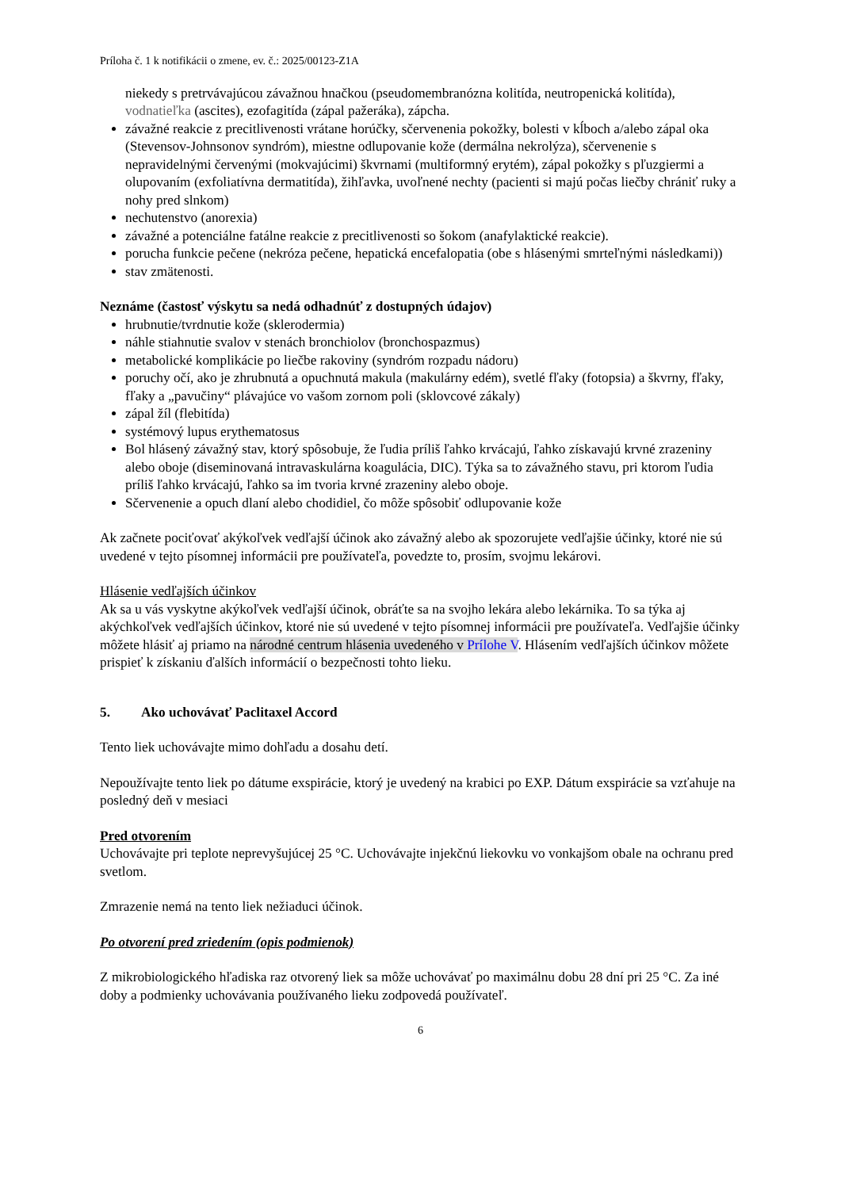Príloha č. 1 k notifikácii o zmene, ev. č.: 2025/00123-Z1A
niekedy s pretrvávajúcou závažnou hnačkou (pseudomembranózna kolitída, neutropenická kolitída), vodnatieľka (ascites), ezofagitída (zápal pažeráka), zápcha.
závažné reakcie z precitlivenosti vrátane horúčky, sčervenenia pokožky, bolesti v kĺboch a/alebo zápal oka (Stevensov-Johnsonov syndróm), miestne odlupovanie kože (dermálna nekrolýza), sčervenenie s nepravidelnými červenými (mokvajúcimi) škvrnami (multiformný erytém), zápal pokožky s pľuzgiermi a olupovaním (exfoliatívna dermatitída), žihľavka, uvoľnené nechty (pacienti si majú počas liečby chrániť ruky a nohy pred slnkom)
nechutenstvo (anorexia)
závažné a potenciálne fatálne reakcie z precitlivenosti so šokom (anafylaktické reakcie).
porucha funkcie pečene (nekróza pečene, hepatická encefalopatia (obe s hlásenými smrteľnými následkami))
stav zmätenosti.
Neznáme (častosť výskytu sa nedá odhadnúť z dostupných údajov)
hrubnutie/tvrdnutie kože (sklerodermia)
náhle stiahnutie svalov v stenách bronchiolov (bronchospazmus)
metabolické komplikácie po liečbe rakoviny (syndróm rozpadu nádoru)
poruchy očí, ako je zhrubnutá a opuchnutá makula (makulárny edém), svetlé fľaky (fotopsia) a škvrny, fľaky, fľaky a „pavučiny“ plávajúce vo vašom zornom poli (sklovcové zákaly)
zápal žíl (flebitída)
systémový lupus erythematosus
Bol hlásený závažný stav, ktorý spôsobuje, že ľudia príliš ľahko krvácajú, ľahko získavajú krvné zrazeniny alebo oboje (diseminovaná intravaskulárna koagulácia, DIC). Týka sa to závažného stavu, pri ktorom ľudia príliš ľahko krvácajú, ľahko sa im tvoria krvné zrazeniny alebo oboje.
Sčervenenie a opuch dlaní alebo chodidiel, čo môže spôsobiť odlupovanie kože
Ak začnete pociťovať akýkoľvek vedľajší účinok ako závažný alebo ak spozorujete vedľajšie účinky, ktoré nie sú uvedené v tejto písomnej informácii pre používateľa, povedzte to, prosím, svojmu lekárovi.
Hlásenie vedľajších účinkov
Ak sa u vás vyskytne akýkoľvek vedľajší účinok, obráťte sa na svojho lekára alebo lekárnika. To sa týka aj akýchkoľvek vedľajších účinkov, ktoré nie sú uvedené v tejto písomnej informácii pre používateľa. Vedľajšie účinky môžete hlásiť aj priamo na národné centrum hlásenia uvedeného v Prílohe V. Hlásením vedľajších účinkov môžete prispieť k získaniu ďalších informácií o bezpečnosti tohto lieku.
5. Ako uchovávať Paclitaxel Accord
Tento liek uchovávajte mimo dohľadu a dosahu detí.
Nepoužívajte tento liek po dátume exspirácie, ktorý je uvedený na krabici po EXP. Dátum exspirácie sa vzťahuje na posledný deň v mesiaci
Pred otvorením
Uchovávajte pri teplote neprevyšujúcej 25 °C. Uchovávajte injekčnú liekovku vo vonkajšom obale na ochranu pred svetlom.
Zmrazenie nemá na tento liek nežiaduci účinok.
Po otvorení pred zriedením (opis podmienok)
Z mikrobiologického hľadiska raz otvorený liek sa môže uchovávať po maximálnu dobu 28 dní pri 25 °C. Za iné doby a podmienky uchovávania používaného lieku zodpovedá používateľ.
6